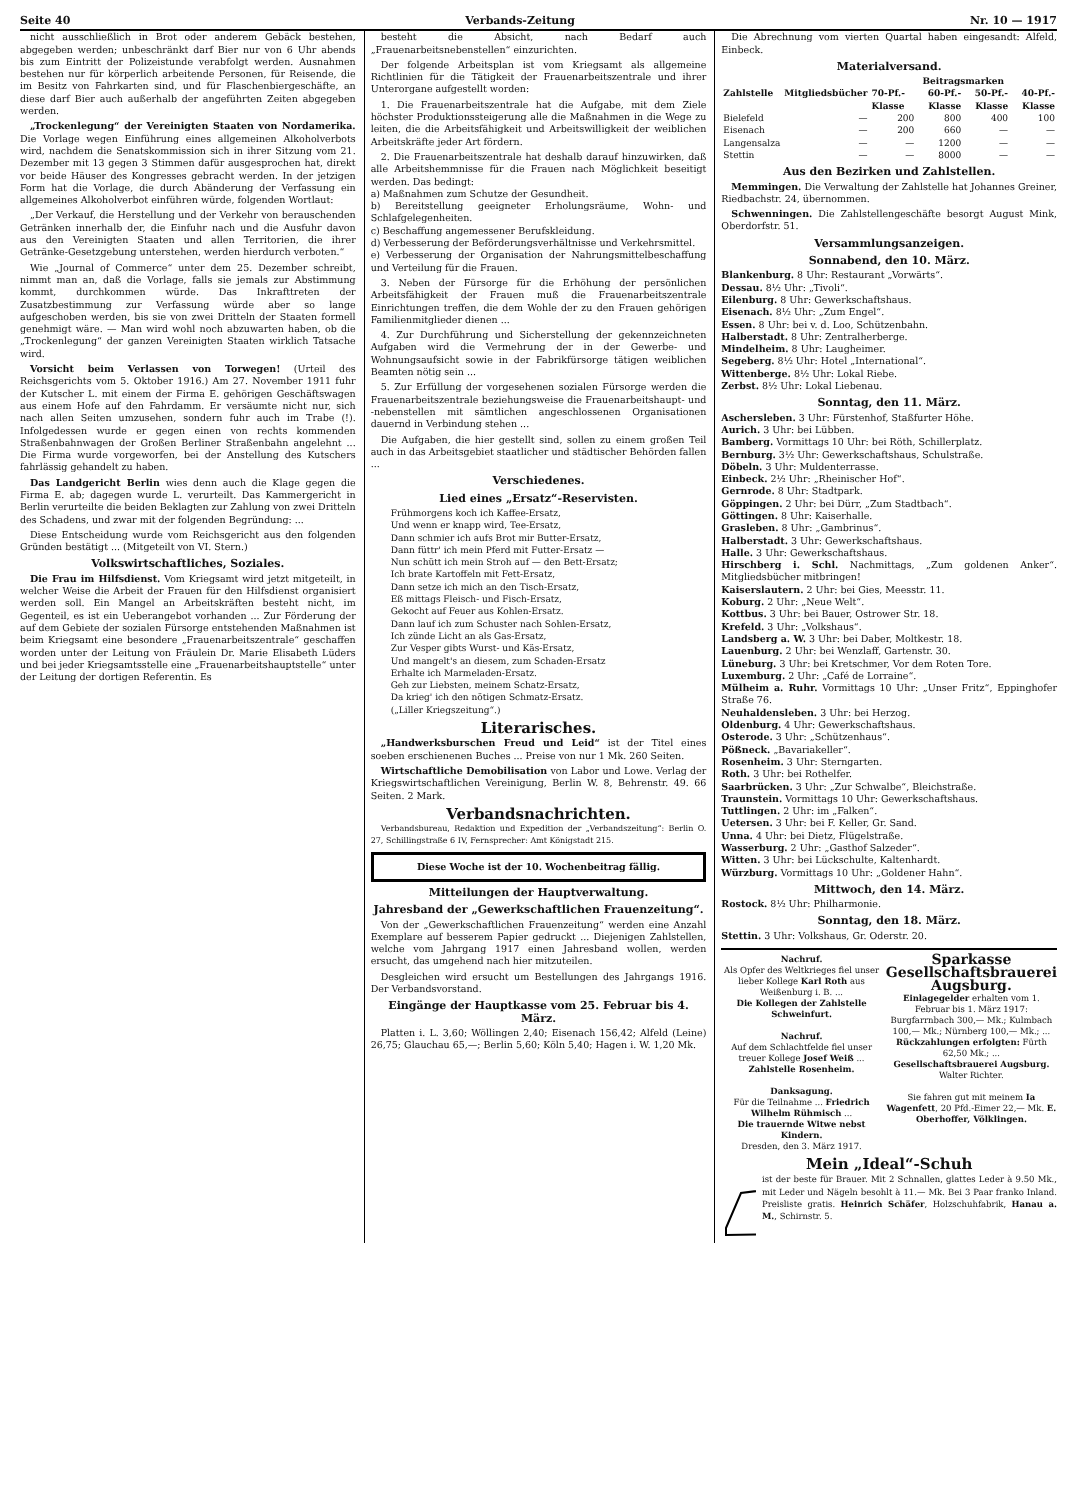Seite 40 Verbands-Zeitung Nr. 10 — 1917
nicht ausschließlich in Brot oder anderem Gebäck bestehen, abgegeben werden; unbeschränkt darf Bier nur von 6 Uhr abends bis zum Eintritt der Polizeistunde verabfolgt werden. Ausnahmen bestehen nur für körperlich arbeitende Personen, für Reisende, die im Besitz von Fahrkarten sind, und für Flaschenbiergeschäfte, an diese darf Bier auch außerhalb der angeführten Zeiten abgegeben werden.
„Trockenlegung“ der Vereinigten Staaten von Nordamerika. Die Vorlage wegen Einführung eines allgemeinen Alkoholverbots wird, nachdem die Senatskommission sich in ihrer Sitzung vom 21. Dezember mit 13 gegen 3 Stimmen dafür ausgesprochen hat, direkt vor beide Häuser des Kongresses gebracht werden. In der jetzigen Form hat die Vorlage, die durch Abänderung der Verfassung ein allgemeines Alkoholverbot einführen würde, folgenden Wortlaut:
„Der Verkauf, die Herstellung und der Verkehr von berauschenden Getränken innerhalb der, die Einfuhr nach und die Ausfuhr davon aus den Vereinigten Staaten und allen Territorien, die ihrer Getränke-Gesetzgebung unterstehen, werden hierdurch verboten.“
Wie „Journal of Commerce“ unter dem 25. Dezember schreibt, nimmt man an, daß die Vorlage, falls sie jemals zur Abstimmung kommt, durchkommen würde. Das Inkrafttreten der Zusatzbestimmung zur Verfassung würde aber so lange aufgeschoben werden, bis sie von zwei Dritteln der Staaten formell genehmigt wäre. — Man wird wohl noch abzuwarten haben, ob die „Trockenlegung“ der ganzen Vereinigten Staaten wirklich Tatsache wird.
Vorsicht beim Verlassen von Torwegen! (Urteil des Reichsgerichts vom 5. Oktober 1916.) Am 27. November 1911 fuhr der Kutscher L. mit einem der Firma E. gehörigen Geschäftswagen aus einem Hofe auf den Fahrdamm. Er versäumte nicht nur, sich nach allen Seiten umzusehen, sondern fuhr auch im Trabe (!). Infolgedessen wurde er gegen einen von rechts kommenden Straßenbahnwagen der Großen Berliner Straßenbahn angelehnt ... Die Firma wurde vorgeworfen, bei der Anstellung des Kutschers fahrlässig gehandelt zu haben.
Das Landgericht Berlin wies denn auch die Klage gegen die Firma E. ab; dagegen wurde L. verurteilt. Das Kammergericht in Berlin verurteilte die beiden Beklagten zur Zahlung von zwei Dritteln des Schadens, und zwar mit der folgenden Begründung: ...
Diese Entscheidung wurde vom Reichsgericht aus den folgenden Gründen bestätigt ... (Mitgeteilt von VI. Stern.)
Volkswirtschaftliches, Soziales.
Die Frau im Hilfsdienst. Vom Kriegsamt wird jetzt mitgeteilt, in welcher Weise die Arbeit der Frauen für den Hilfsdienst organisiert werden soll. Ein Mangel an Arbeitskräften besteht nicht, im Gegenteil, es ist ein Ueberangebot vorhanden ... Zur Förderung der auf dem Gebiete der sozialen Fürsorge entstehenden Maßnahmen ist beim Kriegsamt eine besondere „Frauenarbeitszentrale“ geschaffen worden unter der Leitung von Fräulein Dr. Marie Elisabeth Lüders und bei jeder Kriegsamtsstelle eine „Frauenarbeitshauptstelle“ unter der Leitung der dortigen Referentin. Es
besteht die Absicht, nach Bedarf auch „Frauenarbeitsnebenstellen“ einzurichten.
Der folgende Arbeitsplan ist vom Kriegsamt als allgemeine Richtlinien für die Tätigkeit der Frauenarbeitszentrale und ihrer Unterorgane aufgestellt worden:
1. Die Frauenarbeitszentrale hat die Aufgabe, mit dem Ziele höchster Produktionssteigerung alle die Maßnahmen in die Wege zu leiten, die die Arbeitsfähigkeit und Arbeitswilligkeit der weiblichen Arbeitskräfte jeder Art fördern.
2. Die Frauenarbeitszentrale hat deshalb darauf hinzuwirken, daß alle Arbeitshemmnisse für die Frauen nach Möglichkeit beseitigt werden. Das bedingt:
a) Maßnahmen zum Schutze der Gesundheit.
b) Bereitstellung geeigneter Erholungsräume, Wohn- und Schlafgelegenheiten.
c) Beschaffung angemessener Berufskleidung.
d) Verbesserung der Beförderungsverhältnisse und Verkehrsmittel.
e) Verbesserung der Organisation der Nahrungsmittelbeschaffung und Verteilung für die Frauen.
3. Neben der Fürsorge für die Erhöhung der persönlichen Arbeitsfähigkeit der Frauen muß die Frauenarbeitszentrale Einrichtungen treffen, die dem Wohle der zu den Frauen gehörigen Familienmitglieder dienen ...
4. Zur Durchführung und Sicherstellung der gekennzeichneten Aufgaben wird die Vermehrung der in der Gewerbe- und Wohnungsaufsicht sowie in der Fabrikfürsorge tätigen weiblichen Beamten nötig sein ...
5. Zur Erfüllung der vorgesehenen sozialen Fürsorge werden die Frauenarbeitszentrale beziehungsweise die Frauenarbeitshaupt- und -nebenstellen mit sämtlichen angeschlossenen Organisationen dauernd in Verbindung stehen ...
Die Aufgaben, die hier gestellt sind, sollen zu einem großen Teil auch in das Arbeitsgebiet staatlicher und städtischer Behörden fallen ...
Verschiedenes.
Lied eines „Ersatz“-Reservisten.
Frühmorgens koch ich Kaffee-Ersatz,
Und wenn er knapp wird, Tee-Ersatz,
Dann schmier ich aufs Brot mir Butter-Ersatz,
Dann füttr' ich mein Pferd mit Futter-Ersatz —
Nun schütt ich mein Stroh auf — den Bett-Ersatz;
Ich brate Kartoffeln mit Fett-Ersatz,
Dann setze ich mich an den Tisch-Ersatz,
Eß mittags Fleisch- und Fisch-Ersatz,
Gekocht auf Feuer aus Kohlen-Ersatz.
Dann lauf ich zum Schuster nach Sohlen-Ersatz,
Ich zünde Licht an als Gas-Ersatz,
Zur Vesper gibts Wurst- und Käs-Ersatz,
Und mangelt's an diesem, zum Schaden-Ersatz
Erhalte ich Marmeladen-Ersatz.
Geh zur Liebsten, meinem Schatz-Ersatz,
Da krieg' ich den nötigen Schmatz-Ersatz.
(„Liller Kriegszeitung“.)
Literarisches.
„Handwerksburschen Freud und Leid“ ist der Titel eines soeben erschienenen Buches ... Preise von nur 1 Mk. 260 Seiten.
Wirtschaftliche Demobilisation von Labor und Lowe. Verlag der Kriegswirtschaftlichen Vereinigung, Berlin W. 8, Behrenstr. 49. 66 Seiten. 2 Mark.
Verbandsnachrichten.
Verbandsbureau, Redaktion und Expedition der „Verbandszeitung“: Berlin O. 27, Schillingstraße 6 IV, Fernsprecher: Amt Königstadt 215.
Diese Woche ist der 10. Wochenbeitrag fällig.
Mitteilungen der Hauptverwaltung.
Jahresband der „Gewerkschaftlichen Frauenzeitung“.
Von der „Gewerkschaftlichen Frauenzeitung“ werden eine Anzahl Exemplare auf besserem Papier gedruckt ... Diejenigen Zahlstellen, welche vom Jahrgang 1917 einen Jahresband wollen, werden ersucht, das umgehend nach hier mitzuteilen.
Desgleichen wird ersucht um Bestellungen des Jahrgangs 1916. Der Verbandsvorstand.
Eingänge der Hauptkasse vom 25. Februar bis 4. März.
Platten i. L. 3,60; Wöllingen 2,40; Eisenach 156,42; Alfeld (Leine) 26,75; Glauchau 65,—; Berlin 5,60; Köln 5,40; Hagen i. W. 1,20 Mk.
Die Abrechnung vom vierten Quartal haben eingesandt: Alfeld, Einbeck.
Materialversand.
| Zahlstelle | Mitgliedsbücher | Beitragsmarken | | | |
| --- | --- | --- | --- | --- | --- |
| | | 70-Pf.-Klasse | 60-Pf.-Klasse | 50-Pf.-Klasse | 40-Pf.-Klasse |
| Bielefeld | — | 200 | 800 | 400 | 100 |
| Eisenach | — | 200 | 660 | — | — |
| Langensalza | — | — | 1200 | — | — |
| Stettin | — | — | 8000 | — | — |
Aus den Bezirken und Zahlstellen.
Memmingen. Die Verwaltung der Zahlstelle hat Johannes Greiner, Riedbachstr. 24, übernommen.
Schwenningen. Die Zahlstellengeschäfte besorgt August Mink, Oberdorfstr. 51.
Versammlungsanzeigen.
Sonnabend, den 10. März.
Blankenburg. 8 Uhr: Restaurant „Vorwärts“.
Dessau. 8½ Uhr: „Tivoli“.
Eilenburg. 8 Uhr: Gewerkschaftshaus.
Eisenach. 8½ Uhr: „Zum Engel“.
Essen. 8 Uhr: bei v. d. Loo, Schützenbahn.
Halberstadt. 8 Uhr: Zentralherberge.
Mindelheim. 8 Uhr: Laugheimer.
Segeberg. 8½ Uhr: Hotel „International“.
Wittenberge. 8½ Uhr: Lokal Riebe.
Zerbst. 8½ Uhr: Lokal Liebenau.
Sonntag, den 11. März.
Aschersleben. 3 Uhr: Fürstenhof, Staßfurter Höhe.
Aurich. 3 Uhr: bei Lübben.
Bamberg. Vormittags 10 Uhr: bei Röth, Schillerplatz.
Bernburg. 3½ Uhr: Gewerkschaftshaus, Schulstraße.
Döbeln. 3 Uhr: Muldenterrasse.
Einbeck. 2½ Uhr: „Rheinischer Hof“.
Gernrode. 8 Uhr: Stadtpark.
Göppingen. 2 Uhr: bei Dürr, „Zum Stadtbach“.
Göttingen. 8 Uhr: Kaiserhalle.
Grasleben. 8 Uhr: „Gambrinus“.
Halberstadt. 3 Uhr: Gewerkschaftshaus.
Halle. 3 Uhr: Gewerkschaftshaus.
Hirschberg i. Schl. Nachmittags, „Zum goldenen Anker“. Mitgliedsbücher mitbringen!
Kaiserslautern. 2 Uhr: bei Gies, Meesstr. 11.
Koburg. 2 Uhr: „Neue Welt“.
Kottbus. 3 Uhr: bei Bauer, Ostrower Str. 18.
Krefeld. 3 Uhr: „Volkshaus“.
Landsberg a. W. 3 Uhr: bei Daber, Moltkestr. 18.
Lauenburg. 2 Uhr: bei Wenzlaff, Gartenstr. 30.
Lüneburg. 3 Uhr: bei Kretschmer, Vor dem Roten Tore.
Luxemburg. 2 Uhr: „Café de Lorraine“.
Mülheim a. Ruhr. Vormittags 10 Uhr: „Unser Fritz“, Eppinghofer Straße 76.
Neuhaldensleben. 3 Uhr: bei Herzog.
Oldenburg. 4 Uhr: Gewerkschaftshaus.
Osterode. 3 Uhr: „Schützenhaus“.
Pößneck. „Bavariakeller“.
Rosenheim. 3 Uhr: Sterngarten.
Roth. 3 Uhr: bei Rothelfer.
Saarbrücken. 3 Uhr: „Zur Schwalbe“, Bleichstraße.
Traunstein. Vormittags 10 Uhr: Gewerkschaftshaus.
Tuttlingen. 2 Uhr: im „Falken“.
Uetersen. 3 Uhr: bei F. Keller, Gr. Sand.
Unna. 4 Uhr: bei Dietz, Flügelstraße.
Wasserburg. 2 Uhr: „Gasthof Salzeder“.
Witten. 3 Uhr: bei Lückschulte, Kaltenhardt.
Würzburg. Vormittags 10 Uhr: „Goldener Hahn“.
Mittwoch, den 14. März.
Rostock. 8½ Uhr: Philharmonie.
Sonntag, den 18. März.
Stettin. 3 Uhr: Volkshaus, Gr. Oderstr. 20.
Nachruf.
Als Opfer des Weltkrieges fiel unser lieber Kollege Karl Roth aus Weißenburg i. B. ...
Die Kollegen der Zahlstelle Schweinfurt.
Nachruf.
Auf dem Schlachtfelde fiel unser treuer Kollege Josef Weiß ...
Zahlstelle Rosenheim.
Danksagung.
Für die Teilnahme ... Friedrich Wilhelm Rühmisch ...
Die trauernde Witwe nebst Kindern.
Dresden, den 3. März 1917.
Sparkasse Gesellschaftsbrauerei Augsburg.
Einlagegelder erhalten vom 1. Februar bis 1. März 1917: Burgfarrnbach 300,— Mk.; Kulmbach 100,— Mk.; Nürnberg 100,— Mk.; ...
Rückzahlungen erfolgten: Fürth 62,50 Mk.; ...
Gesellschaftsbrauerei Augsburg. Walter Richter.
Sie fahren gut mit meinem Ia Wagenfett, 20 Pfd.-Eimer 22,— Mk. E. Oberhoffer, Völklingen.
Mein „Ideal“-Schuh
ist der beste für Brauer. Mit 2 Schnallen, glattes Leder à 9.50 Mk., mit Leder und Nägeln besohlt à 11.— Mk. Bei 3 Paar franko Inland. Preisliste gratis. Heinrich Schäfer, Holzschuhfabrik, Hanau a. M., Schirnstr. 5.